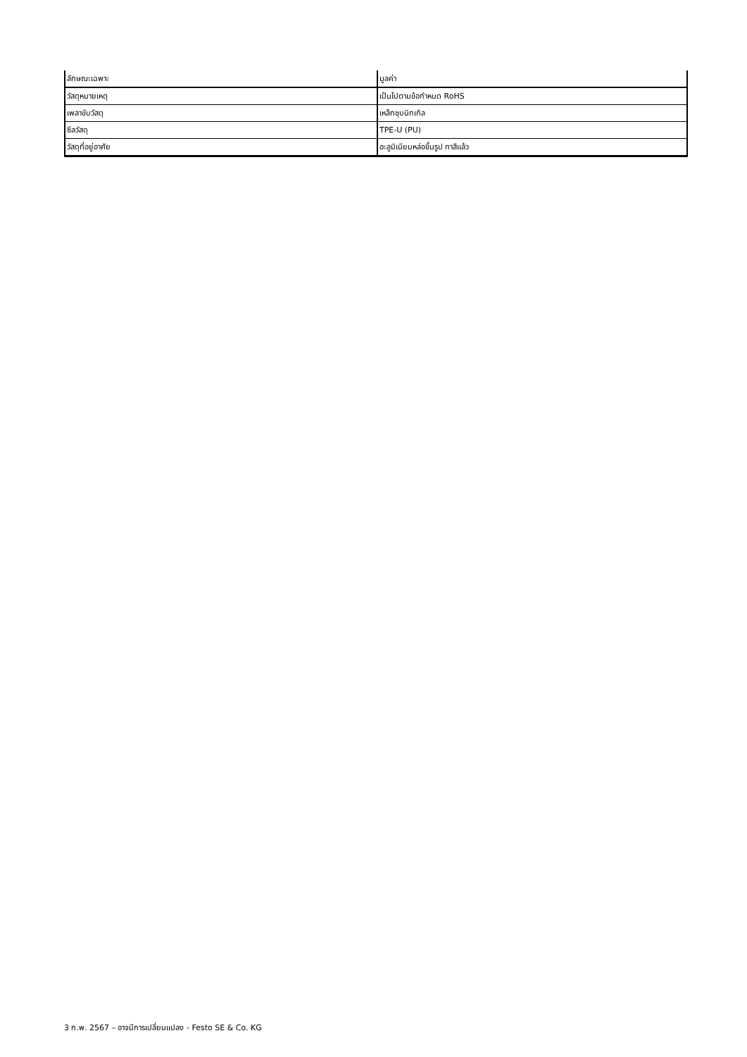| ลักษณะเฉพาะ | มูลค่า |
| --- | --- |
| วัสดุหมายเหตุ | เป็นไปตามข้อกำหนด RoHS |
| เพลาขับวัสดุ | เหล็กชุบนิกเกิล |
| ซีลวัสดุ | TPE-U (PU) |
| วัสดุที่อยู่อาศัย | อะลูมิเนียมหล่อขึ้นรูป ทาสีแล้ว |
3 ก.พ. 2567 – อาจมีการเปลี่ยนแปลง - Festo SE & Co. KG